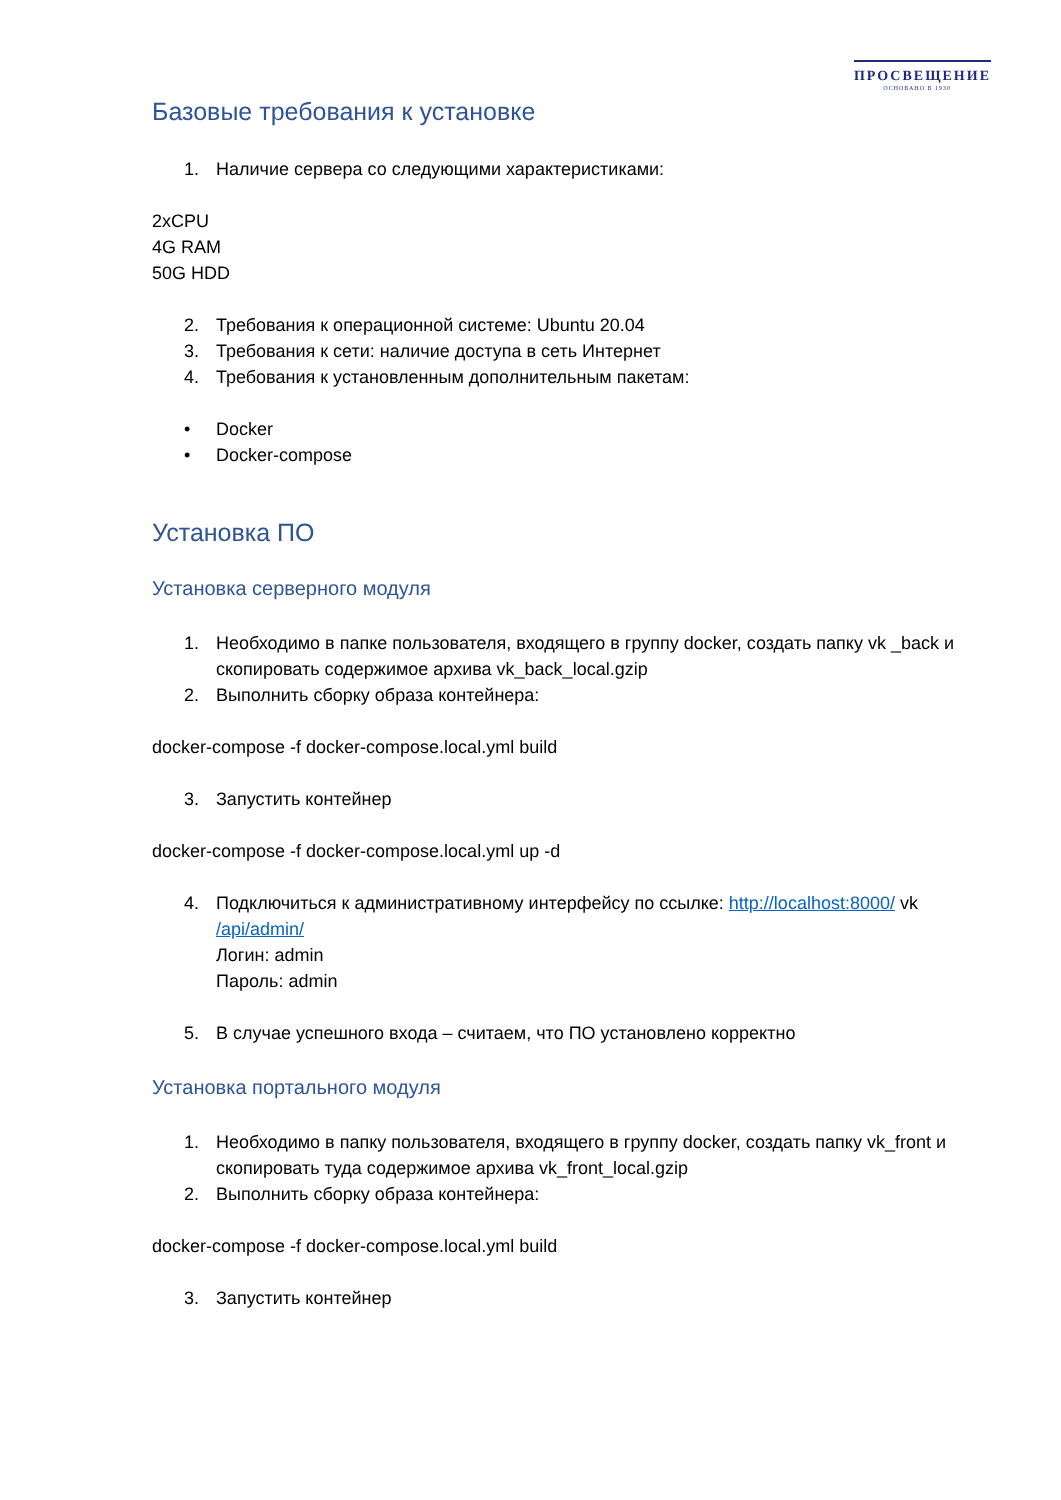ПРОСВЕЩЕНИЕ
ОСНОВАНО В 1930
Базовые требования к установке
1. Наличие сервера со следующими характеристиками:
2xCPU
4G RAM
50G HDD
2. Требования к операционной системе: Ubuntu 20.04
3. Требования к сети: наличие доступа в сеть Интернет
4. Требования к установленным дополнительным пакетам:
• Docker
• Docker-compose
Установка ПО
Установка серверного модуля
1. Необходимо в папке пользователя, входящего в группу docker, создать папку vk _back и скопировать содержимое архива vk_back_local.gzip
2. Выполнить сборку образа контейнера:
docker-compose -f docker-compose.local.yml build
3. Запустить контейнер
docker-compose -f docker-compose.local.yml up -d
4. Подключиться к административному интерфейсу по ссылке: http://localhost:8000/ vk /api/admin/
Логин: admin
Пароль: admin
5. В случае успешного входа – считаем, что ПО установлено корректно
Установка портального модуля
1. Необходимо в папку пользователя, входящего в группу docker, создать папку vk_front и скопировать туда содержимое архива vk_front_local.gzip
2. Выполнить сборку образа контейнера:
docker-compose -f docker-compose.local.yml build
3. Запустить контейнер